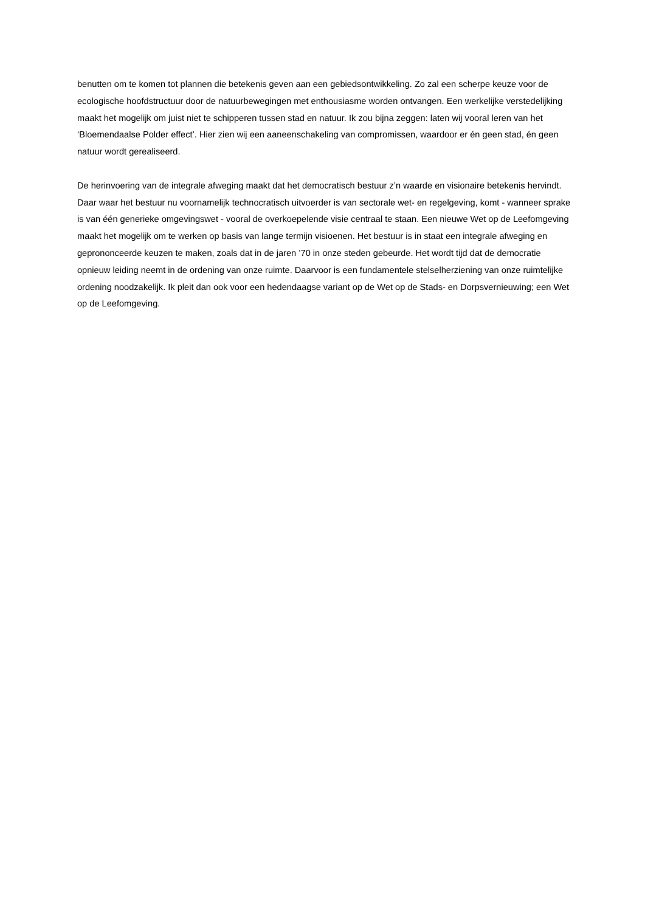benutten om te komen tot plannen die betekenis geven aan een gebiedsontwikkeling. Zo zal een scherpe keuze voor de ecologische hoofdstructuur door de natuurbewegingen met enthousiasme worden ontvangen. Een werkelijke verstedelijking maakt het mogelijk om juist niet te schipperen tussen stad en natuur. Ik zou bijna zeggen: laten wij vooral leren van het ‘Bloemendaalse Polder effect’. Hier zien wij een aaneenschakeling van compromissen, waardoor er én geen stad, én geen natuur wordt gerealiseerd.
De herinvoering van de integrale afweging maakt dat het democratisch bestuur z’n waarde en visionaire betekenis hervindt. Daar waar het bestuur nu voornamelijk technocratisch uitvoerder is van sectorale wet- en regelgeving, komt - wanneer sprake is van één generieke omgevingswet - vooral de overkoepelende visie centraal te staan. Een nieuwe Wet op de Leefomgeving maakt het mogelijk om te werken op basis van lange termijn visioenen. Het bestuur is in staat een integrale afweging en geprononceerde keuzen te maken, zoals dat in de jaren ’70 in onze steden gebeurde. Het wordt tijd dat de democratie opnieuw leiding neemt in de ordening van onze ruimte. Daarvoor is een fundamentele stelselherziening van onze ruimtelijke ordening noodzakelijk. Ik pleit dan ook voor een hedendaagse variant op de Wet op de Stads- en Dorpsvernieuwing; een Wet op de Leefomgeving.